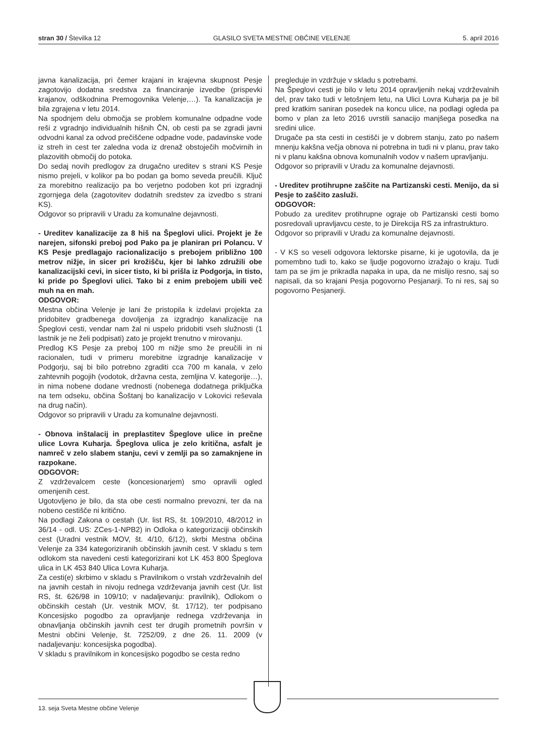stran 30 / Številka 12 GLASILO SVETA MESTNE OBČINE VELENJE 5. april 2016
javna kanalizacija, pri čemer krajani in krajevna skupnost Pesje zagotovijo dodatna sredstva za financiranje izvedbe (prispevki krajanov, odškodnina Premogovnika Velenje,…). Ta kanalizacija je bila zgrajena v letu 2014.
Na spodnjem delu območja se problem komunalne odpadne vode reši z vgradnjo individualnih hišnih ČN, ob cesti pa se zgradi javni odvodni kanal za odvod prečiščene odpadne vode, padavinske vode iz streh in cest ter zaledna voda iz drenaž obstoječih močvirnih in plazovitih območij do potoka.
Do sedaj novih predlogov za drugačno ureditev s strani KS Pesje nismo prejeli, v kolikor pa bo podan ga bomo seveda preučili. Ključ za morebitno realizacijo pa bo verjetno podoben kot pri izgradnji zgornjega dela (zagotovitev dodatnih sredstev za izvedbo s strani KS).
Odgovor so pripravili v Uradu za komunalne dejavnosti.
- Ureditev kanalizacije za 8 hiš na Špeglovi ulici. Projekt je že narejen, sifonski preboj pod Pako pa je planiran pri Polancu. V KS Pesje predlagajo racionalizacijo s prebojem približno 100 metrov nižje, in sicer pri krožišču, kjer bi lahko združili obe kanalizacijski cevi, in sicer tisto, ki bi prišla iz Podgorja, in tisto, ki pride po Špeglovi ulici. Tako bi z enim prebojem ubili več muh na en mah.
ODGOVOR:
Mestna občina Velenje je lani že pristopila k izdelavi projekta za pridobitev gradbenega dovoljenja za izgradnjo kanalizacije na Špeglovi cesti, vendar nam žal ni uspelo pridobiti vseh služnosti (1 lastnik je ne želi podpisati) zato je projekt trenutno v mirovanju.
Predlog KS Pesje za preboj 100 m nižje smo že preučili in ni racionalen, tudi v primeru morebitne izgradnje kanalizacije v Podgorju, saj bi bilo potrebno zgraditi cca 700 m kanala, v zelo zahtevnih pogojih (vodotok, državna cesta, zemljina V. kategorije…), in nima nobene dodane vrednosti (nobenega dodatnega priključka na tem odseku, občina Šoštanj bo kanalizacijo v Lokovici reševala na drug način).
Odgovor so pripravili v Uradu za komunalne dejavnosti.
- Obnova inštalacij in preplastitev Špeglove ulice in prečne ulice Lovra Kuharja. Špeglova ulica je zelo kritična, asfalt je namreč v zelo slabem stanju, cevi v zemlji pa so zamaknjene in razpokane.
ODGOVOR:
Z vzdrževalcem ceste (koncesionarjem) smo opravili ogled omenjenih cest.
Ugotovljeno je bilo, da sta obe cesti normalno prevozni, ter da na nobeno cestišče ni kritično.
Na podlagi Zakona o cestah (Ur. list RS, št. 109/2010, 48/2012 in 36/14 - odl. US: ZCes-1-NPB2) in Odloka o kategorizaciji občinskih cest (Uradni vestnik MOV, št. 4/10, 6/12), skrbi Mestna občina Velenje za 334 kategoriziranih občinskih javnih cest. V skladu s tem odlokom sta navedeni cesti kategorizirani kot LK 453 800 Špeglova ulica in LK 453 840 Ulica Lovra Kuharja.
Za cesti(e) skrbimo v skladu s Pravilnikom o vrstah vzdrževalnih del na javnih cestah in nivoju rednega vzdrževanja javnih cest (Ur. list RS, št. 626/98 in 109/10; v nadaljevanju: pravilnik), Odlokom o občinskih cestah (Ur. vestnik MOV, št. 17/12), ter podpisano Koncesijsko pogodbo za opravljanje rednega vzdrževanja in obnavljanja občinskih javnih cest ter drugih prometnih površin v Mestni občini Velenje, št. 7252/09, z dne 26. 11. 2009 (v nadaljevanju: koncesijska pogodba).
V skladu s pravilnikom in koncesijsko pogodbo se cesta redno
pregleduje in vzdržuje v skladu s potrebami.
Na Špeglovi cesti je bilo v letu 2014 opravljenih nekaj vzdrževalnih del, prav tako tudi v letošnjem letu, na Ulici Lovra Kuharja pa je bil pred kratkim saniran posedek na koncu ulice, na podlagi ogleda pa bomo v plan za leto 2016 uvrstili sanacijo manjšega posedka na sredini ulice.
Drugače pa sta cesti in cestišči je v dobrem stanju, zato po našem mnenju kakšna večja obnova ni potrebna in tudi ni v planu, prav tako ni v planu kakšna obnova komunalnih vodov v našem upravljanju.
Odgovor so pripravili v Uradu za komunalne dejavnosti.
- Ureditev protihrupne zaščite na Partizanski cesti. Menijo, da si Pesje to zaščito zasluži.
ODGOVOR:
Pobudo za ureditev protihrupne ograje ob Partizanski cesti bomo posredovali upravljavcu ceste, to je Direkcija RS za infrastrukturo.
Odgovor so pripravili v Uradu za komunalne dejavnosti.
- V KS so veseli odgovora lektorske pisarne, ki je ugotovila, da je pomembno tudi to, kako se ljudje pogovorno izražajo o kraju. Tudi tam pa se jim je prikradla napaka in upa, da ne mislijo resno, saj so napisali, da so krajani Pesja pogovorno Pesjanarji. To ni res, saj so pogovorno Pesjanerji.
13. seja Sveta Mestne občine Velenje